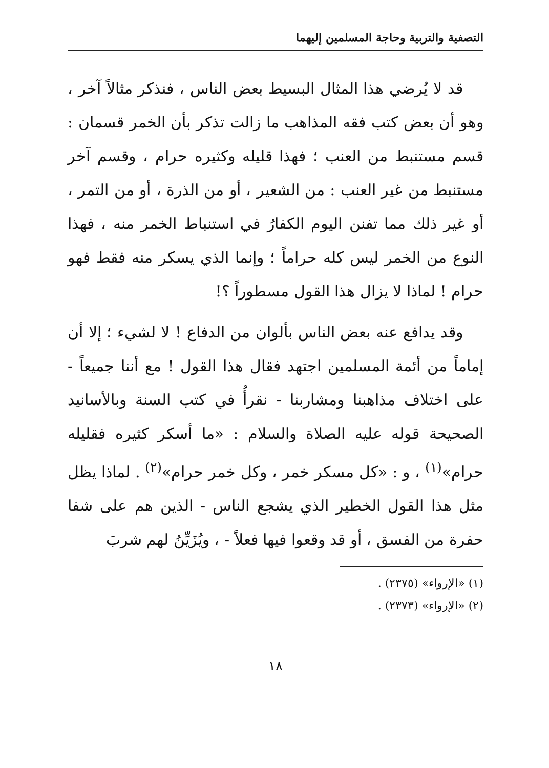التصفية والتربية وحاجة المسلمين إليهما
قد لا يُرضي هذا المثال البسيط بعض الناس ، فنذكر مثالاً آخر ، وهو أن بعض كتب فقه المذاهب ما زالت تذكر بأن الخمر قسمان : قسم مستنبط من العنب ؛ فهذا قليله وكثيره حرام ، وقسم آخر مستنبط من غير العنب : من الشعير ، أو من الذرة ، أو من التمر ، أو غير ذلك مما تفنن اليوم الكفارُ في استنباط الخمر منه ، فهذا النوع من الخمر ليس كله حراماً ؛ وإنما الذي يسكر منه فقط فهو حرام ! لماذا لا يزال هذا القول مسطوراً ؟!
وقد يدافع عنه بعض الناس بألوان من الدفاع ! لا لشيء ؛ إلا أن إماماً من أئمة المسلمين اجتهد فقال هذا القول ! مع أننا جميعاً - على اختلاف مذاهبنا ومشاربنا - نقرأُ في كتب السنة وبالأسانيد الصحيحة قوله عليه الصلاة والسلام : «ما أسكر كثيره فقليله حرام»<sup>(١)</sup> ، و : «كل مسكر خمر ، وكل خمر حرام»<sup>(٢)</sup> . لماذا يظل مثل هذا القول الخطير الذي يشجع الناس - الذين هم على شفا حفرة من الفسق ، أو قد وقعوا فيها فعلاً - ، ويُزَيِّنُ لهم شربَ
(١) «الإرواء» (٢٣٧٥) .
(٢) «الإرواء» (٢٣٧٣) .
١٨